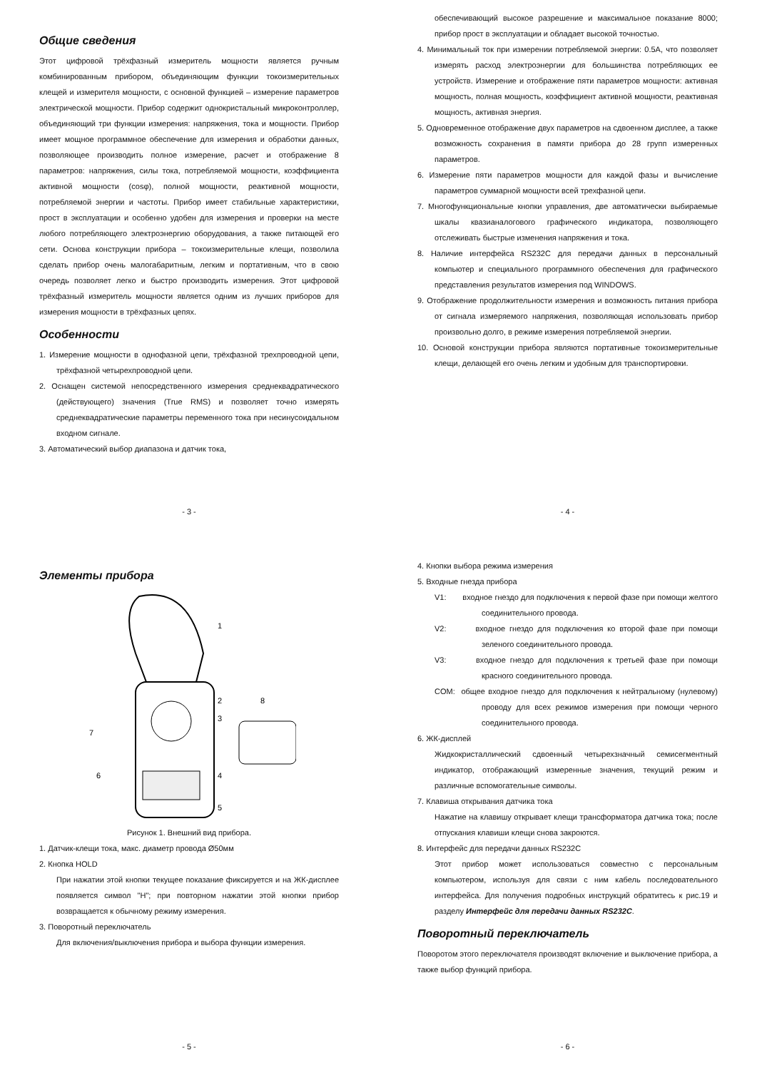Общие сведения
Этот цифровой трёхфазный измеритель мощности является ручным комбинированным прибором, объединяющим функции токоизмерительных клещей и измерителя мощности, с основной функцией – измерение параметров электрической мощности. Прибор содержит однокристальный микроконтроллер, объединяющий три функции измерения: напряжения, тока и мощности. Прибор имеет мощное программное обеспечение для измерения и обработки данных, позволяющее производить полное измерение, расчет и отображение 8 параметров: напряжения, силы тока, потребляемой мощности, коэффициента активной мощности (cosφ), полной мощности, реактивной мощности, потребляемой энергии и частоты. Прибор имеет стабильные характеристики, прост в эксплуатации и особенно удобен для измерения и проверки на месте любого потребляющего электроэнергию оборудования, а также питающей его сети. Основа конструкции прибора – токоизмерительные клещи, позволила сделать прибор очень малогабаритным, легким и портативным, что в свою очередь позволяет легко и быстро производить измерения. Этот цифровой трёхфазный измеритель мощности является одним из лучших приборов для измерения мощности в трёхфазных цепях.
Особенности
1. Измерение мощности в однофазной цепи, трёхфазной трехпроводной цепи, трёхфазной четырехпроводной цепи.
2. Оснащен системой непосредственного измерения среднеквадратического (действующего) значения (True RMS) и позволяет точно измерять среднеквадратические параметры переменного тока при несинусоидальном входном сигнале.
3. Автоматический выбор диапазона и датчик тока,
- 3 -
обеспечивающий высокое разрешение и максимальное показание 8000; прибор прост в эксплуатации и обладает высокой точностью.
4. Минимальный ток при измерении потребляемой энергии: 0.5A, что позволяет измерять расход электроэнергии для большинства потребляющих ее устройств. Измерение и отображение пяти параметров мощности: активная мощность, полная мощность, коэффициент активной мощности, реактивная мощность, активная энергия.
5. Одновременное отображение двух параметров на сдвоенном дисплее, а также возможность сохранения в памяти прибора до 28 групп измеренных параметров.
6. Измерение пяти параметров мощности для каждой фазы и вычисление параметров суммарной мощности всей трехфазной цепи.
7. Многофункциональные кнопки управления, две автоматически выбираемые шкалы квазианалогового графического индикатора, позволяющего отслеживать быстрые изменения напряжения и тока.
8. Наличие интерфейса RS232C для передачи данных в персональный компьютер и специального программного обеспечения для графического представления результатов измерения под WINDOWS.
9. Отображение продолжительности измерения и возможность питания прибора от сигнала измеряемого напряжения, позволяющая использовать прибор произвольно долго, в режиме измерения потребляемой энергии.
10. Основой конструкции прибора являются портативные токоизмерительные клещи, делающей его очень легким и удобным для транспортировки.
- 4 -
Элементы прибора
1
2
3
4
5
6
7
8
Рисунок 1. Внешний вид прибора.
1. Датчик-клещи тока, макс. диаметр провода Ø50мм
2. Кнопка HOLD
При нажатии этой кнопки текущее показание фиксируется и на ЖК-дисплее появляется символ "H"; при повторном нажатии этой кнопки прибор возвращается к обычному режиму измерения.
3. Поворотный переключатель
Для включения/выключения прибора и выбора функции измерения.
- 5 -
4. Кнопки выбора режима измерения
5. Входные гнезда прибора
V1: входное гнездо для подключения к первой фазе при помощи желтого соединительного провода.
V2: входное гнездо для подключения ко второй фазе при помощи зеленого соединительного провода.
V3: входное гнездо для подключения к третьей фазе при помощи красного соединительного провода.
COM: общее входное гнездо для подключения к нейтральному (нулевому) проводу для всех режимов измерения при помощи черного соединительного провода.
6. ЖК-дисплей
Жидкокристаллический сдвоенный четырехзначный семисегментный индикатор, отображающий измеренные значения, текущий режим и различные вспомогательные символы.
7. Клавиша открывания датчика тока
Нажатие на клавишу открывает клещи трансформатора датчика тока; после отпускания клавиши клещи снова закроются.
8. Интерфейс для передачи данных RS232C
Этот прибор может использоваться совместно с персональным компьютером, используя для связи с ним кабель последовательного интерфейса. Для получения подробных инструкций обратитесь к рис.19 и разделу Интерфейс для передачи данных RS232C.
Поворотный переключатель
Поворотом этого переключателя производят включение и выключение прибора, а также выбор функций прибора.
- 6 -